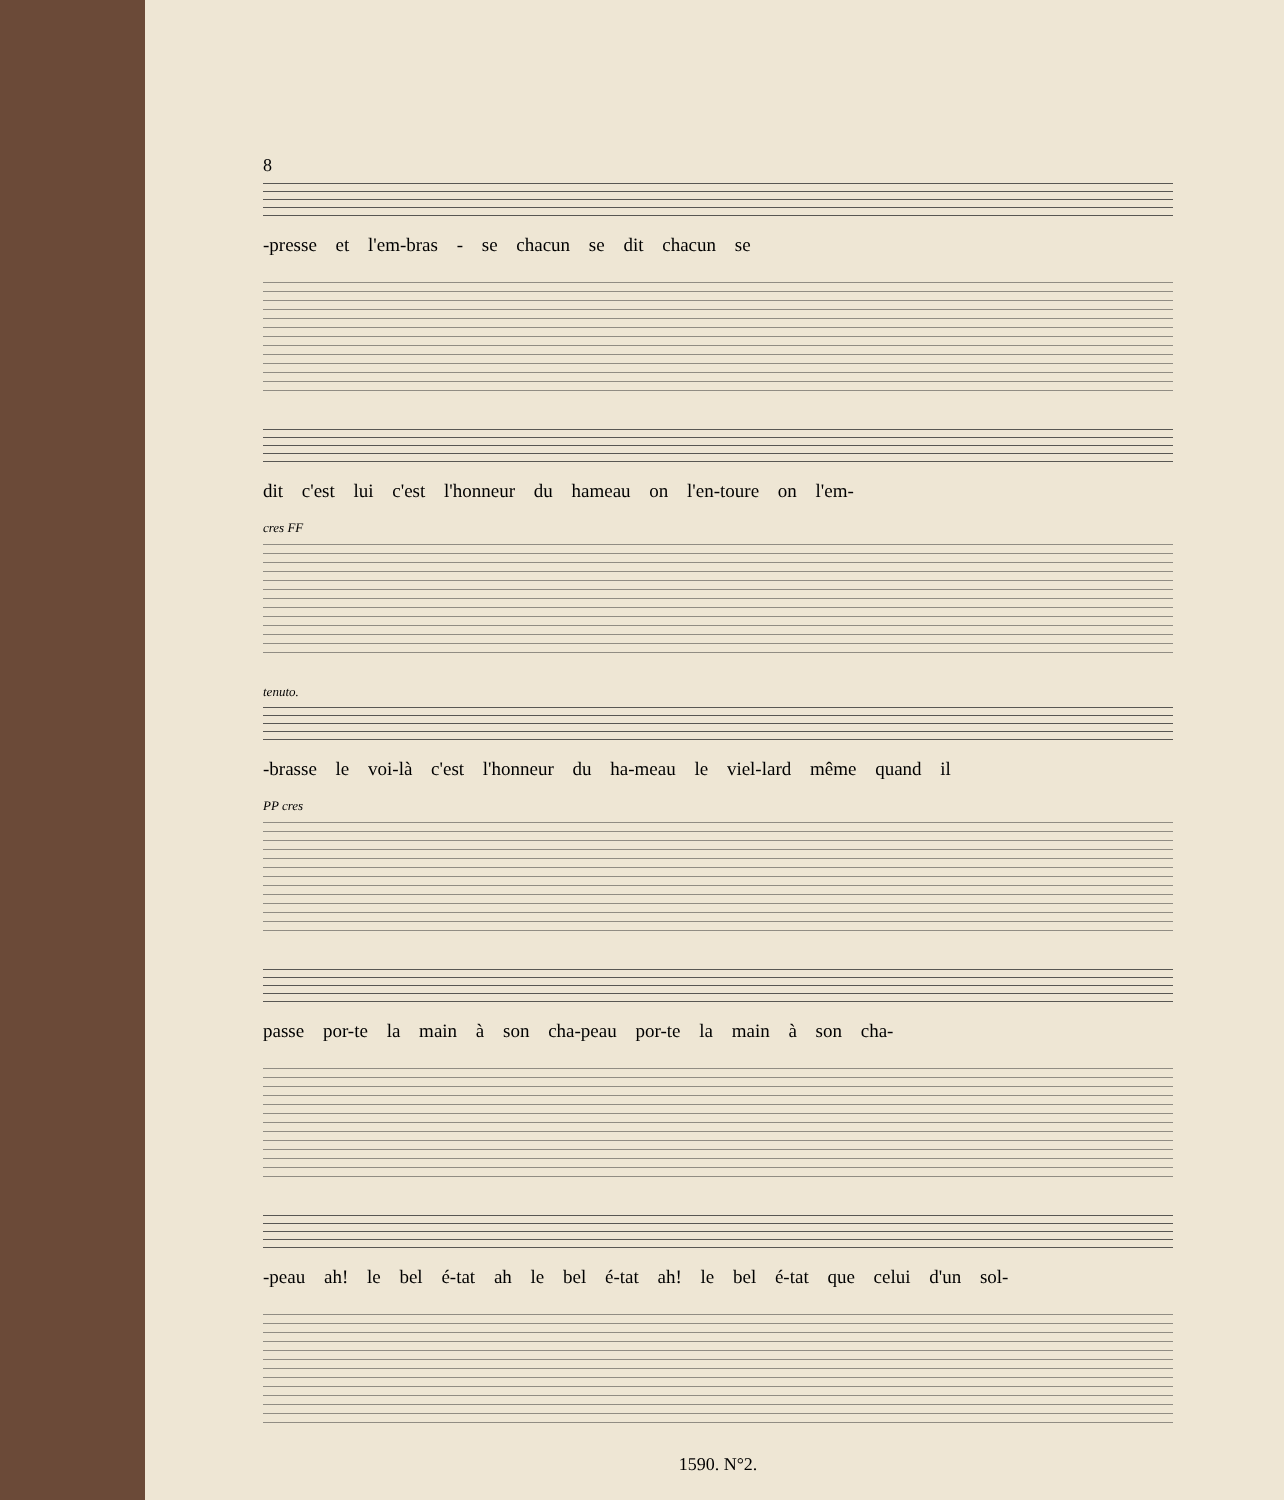8
-presse et l'em-bras - se chacun se dit chacun se
dit c'est lui c'est l'honneur du hameau on l'en-toure on l'em-
cres FF
tenuto.
-brasse le voi-là c'est l'honneur du ha-meau le viel-lard même quand il
PP cres
passe por-te la main à son cha-peau por-te la main à son cha-
-peau ah! le bel é-tat ah le bel é-tat ah! le bel é-tat que celui d'un sol-
1590. N°2.